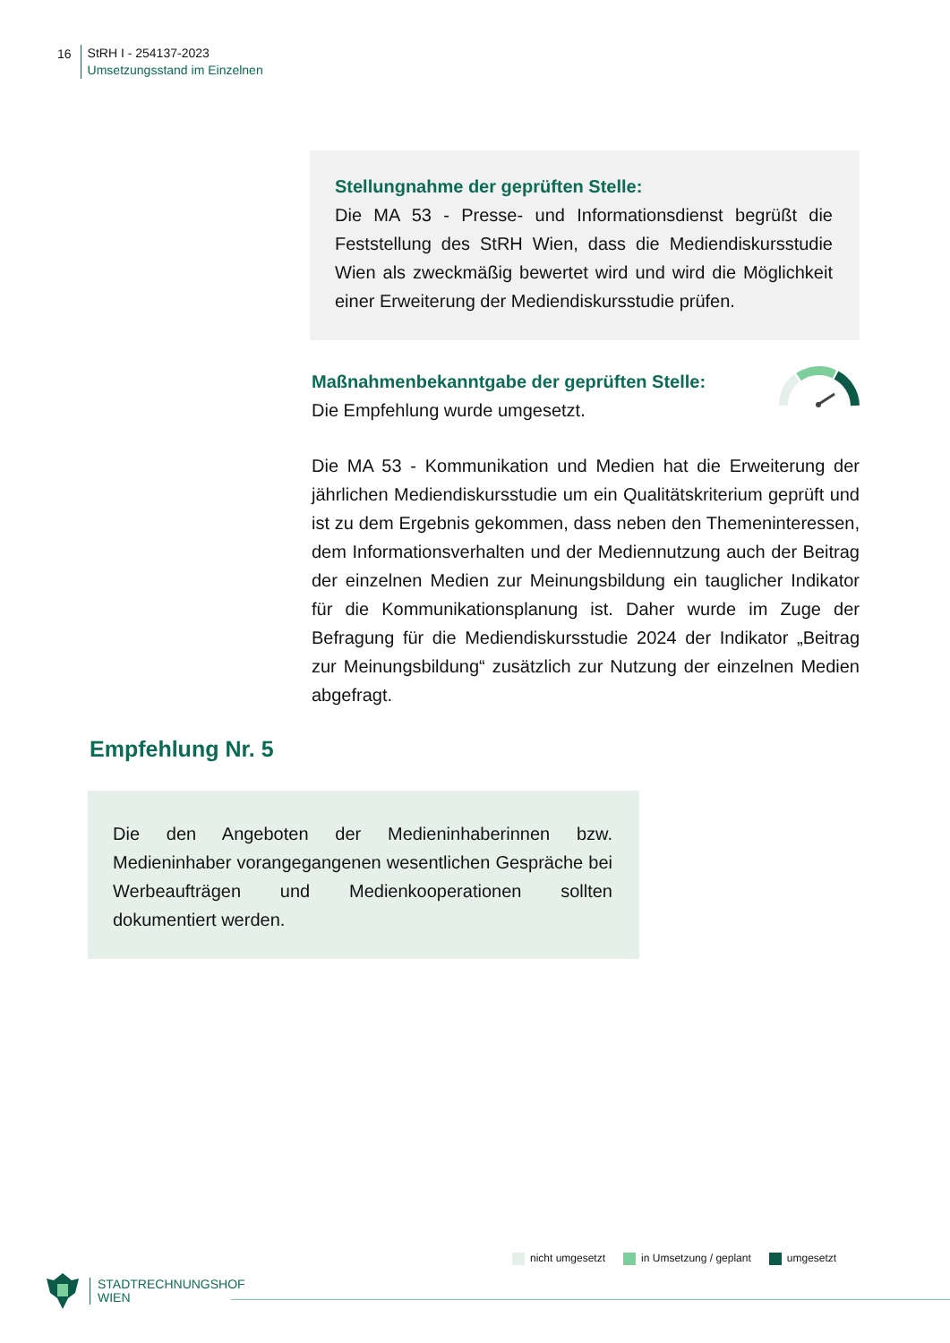16
StRH I - 254137-2023
Umsetzungsstand im Einzelnen
Stellungnahme der geprüften Stelle:
Die MA 53 - Presse- und Informationsdienst begrüßt die Feststellung des StRH Wien, dass die Mediendiskursstudie Wien als zweckmäßig bewertet wird und wird die Möglichkeit einer Erweiterung der Mediendiskursstudie prüfen.
Maßnahmenbekanntgabe der geprüften Stelle:
Die Empfehlung wurde umgesetzt.
Die MA 53 - Kommunikation und Medien hat die Erweiterung der jährlichen Mediendiskursstudie um ein Qualitätskriterium geprüft und ist zu dem Ergebnis gekommen, dass neben den Themeninteressen, dem Informationsverhalten und der Mediennutzung auch der Beitrag der einzelnen Medien zur Meinungsbildung ein tauglicher Indikator für die Kommunikationsplanung ist. Daher wurde im Zuge der Befragung für die Mediendiskursstudie 2024 der Indikator „Beitrag zur Meinungsbildung“ zusätzlich zur Nutzung der einzelnen Medien abgefragt.
Empfehlung Nr. 5
Die den Angeboten der Medieninhaberinnen bzw. Medieninhaber vorangegangenen wesentlichen Gespräche bei Werbeaufträgen und Medienkooperationen sollten dokumentiert werden.
nicht umgesetzt in Umsetzung / geplant umgesetzt
STADTRECHNUNGSHOF
WIEN